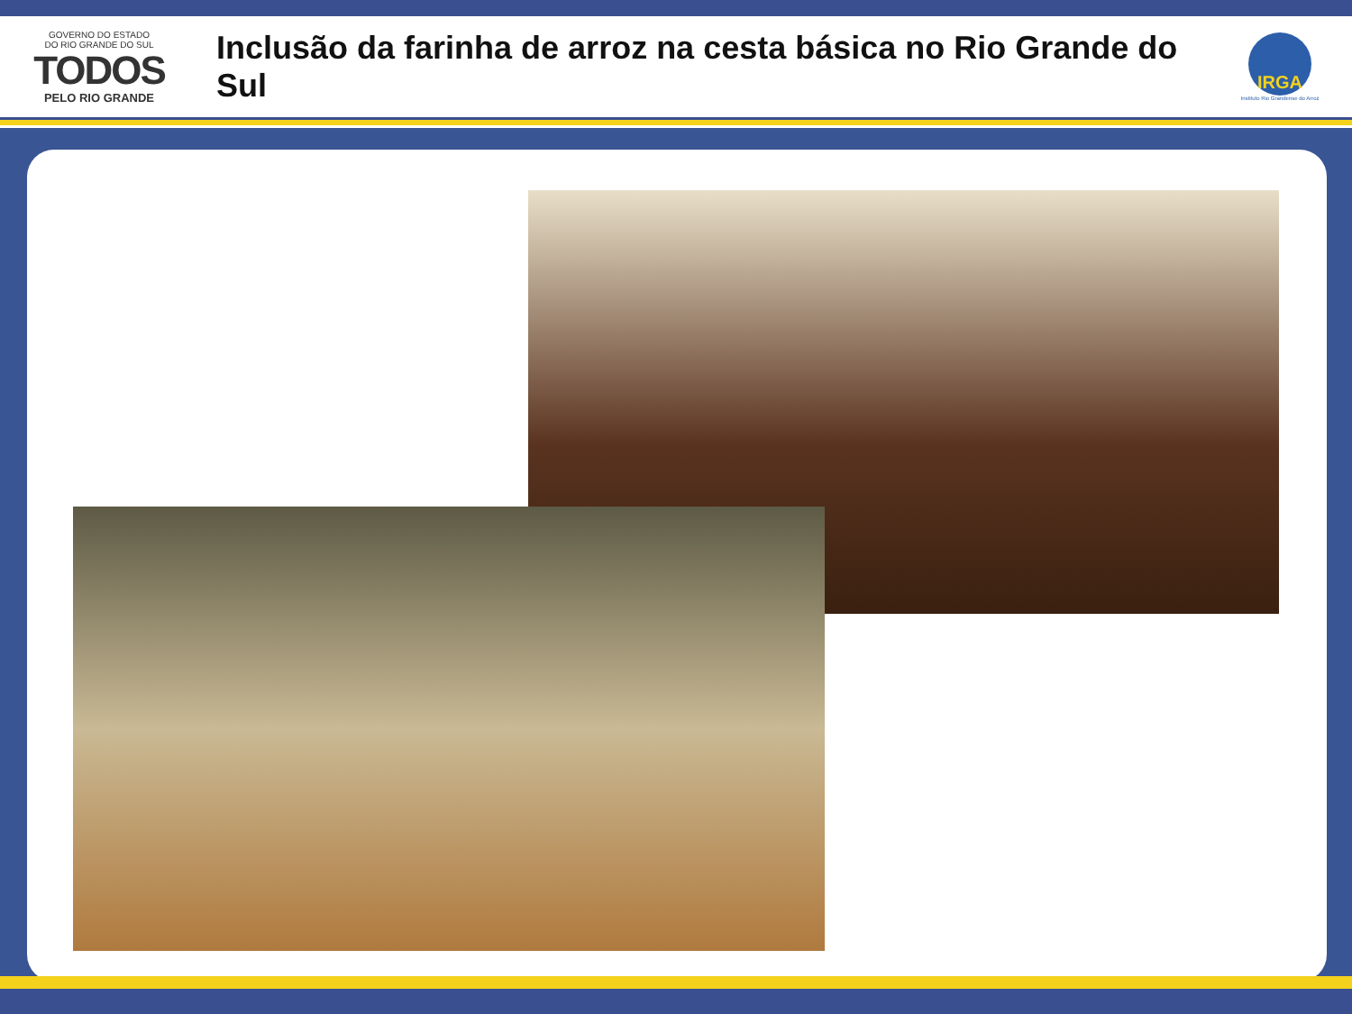GOVERNO DO ESTADO
DO RIO GRANDE DO SUL
TODOS
PELO RIO GRANDE
Inclusão da farinha de arroz na cesta básica no Rio Grande do Sul
IRGA
Instituto Rio Grandense do Arroz